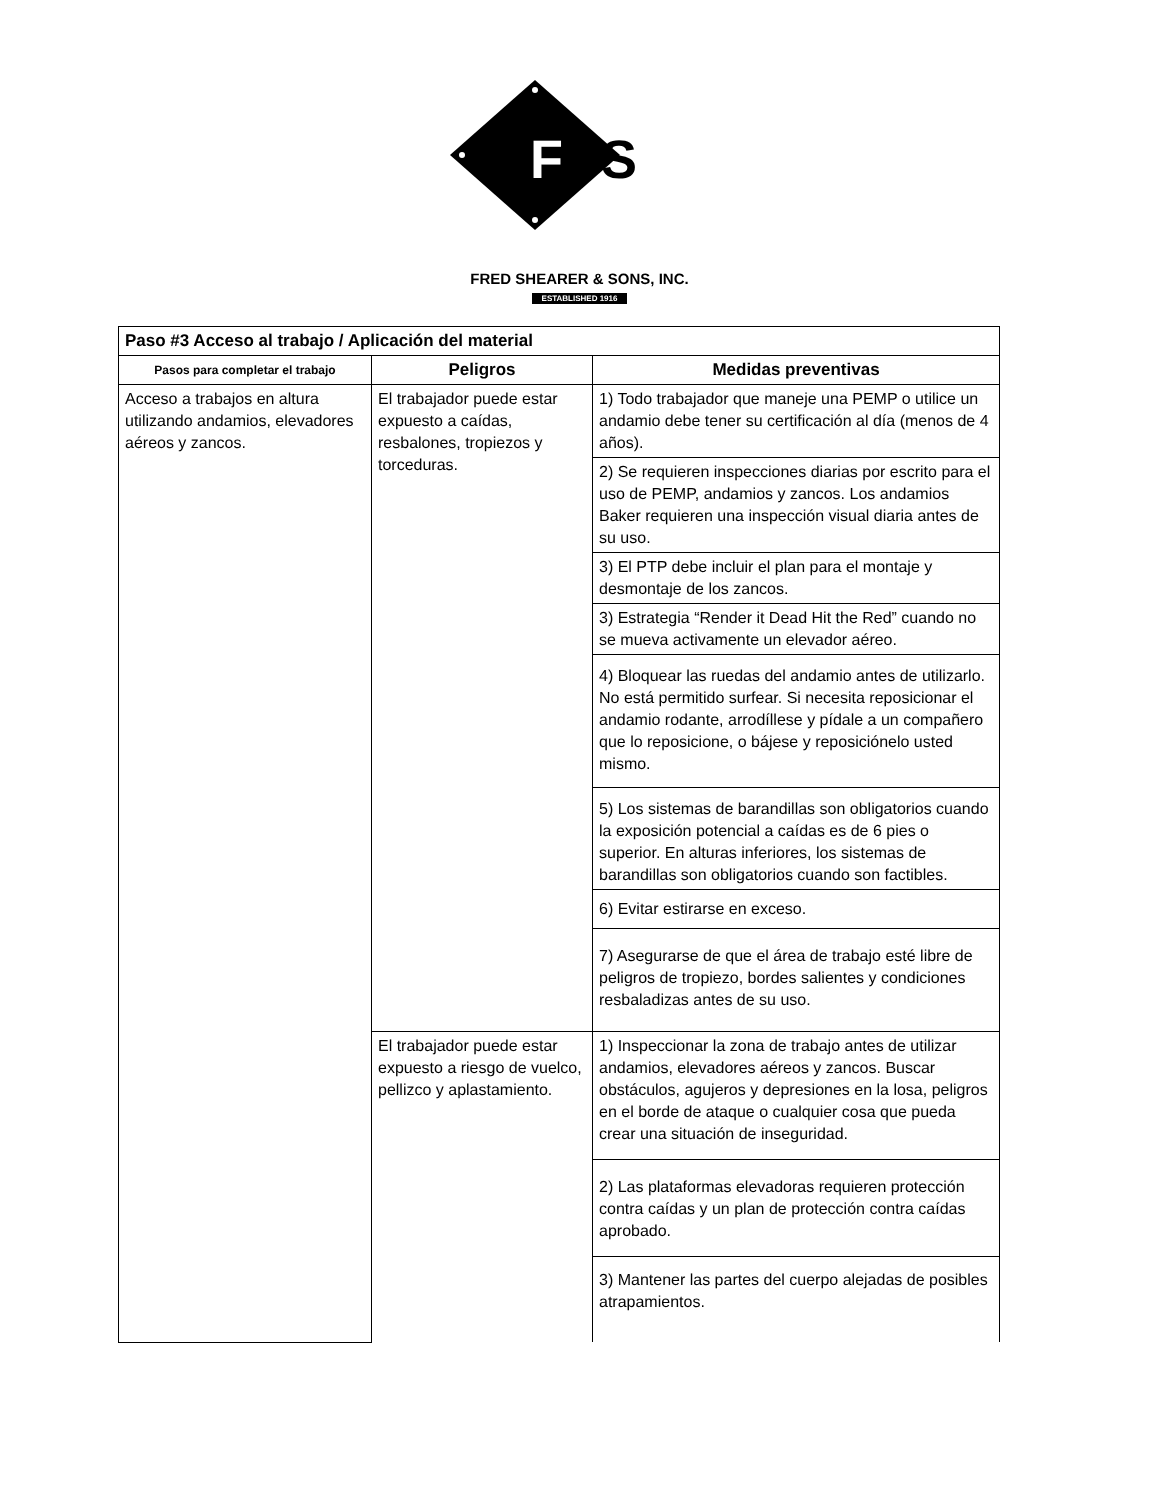F
SS
FRED SHEARER & SONS, INC.
ESTABLISHED 1916
| Paso #3 Acceso al trabajo / Aplicación del material | | |
| --- | --- | --- |
| Pasos para completar el trabajo | Peligros | Medidas preventivas |
| Acceso a trabajos en altura utilizando andamios, elevadores aéreos y zancos. | El trabajador puede estar expuesto a caídas, resbalones, tropiezos y torceduras. | 1) Todo trabajador que maneje una PEMP o utilice un andamio debe tener su certificación al día (menos de 4 años). |
| | | 2) Se requieren inspecciones diarias por escrito para el uso de PEMP, andamios y zancos. Los andamios Baker requieren una inspección visual diaria antes de su uso. |
| | | 3) El PTP debe incluir el plan para el montaje y desmontaje de los zancos. |
| | | 3) Estrategia “Render it Dead Hit the Red” cuando no se mueva activamente un elevador aéreo. |
| | | 4) Bloquear las ruedas del andamio antes de utilizarlo. No está permitido surfear. Si necesita reposicionar el andamio rodante, arrodíllese y pídale a un compañero que lo reposicione, o bájese y reposiciónelo usted mismo. |
| | | 5) Los sistemas de barandillas son obligatorios cuando la exposición potencial a caídas es de 6 pies o superior. En alturas inferiores, los sistemas de barandillas son obligatorios cuando son factibles. |
| | | 6) Evitar estirarse en exceso. |
| | | 7) Asegurarse de que el área de trabajo esté libre de peligros de tropiezo, bordes salientes y condiciones resbaladizas antes de su uso. |
| | El trabajador puede estar expuesto a riesgo de vuelco, pellizco y aplastamiento. | 1) Inspeccionar la zona de trabajo antes de utilizar andamios, elevadores aéreos y zancos. Buscar obstáculos, agujeros y depresiones en la losa, peligros en el borde de ataque o cualquier cosa que pueda crear una situación de inseguridad. |
| | | 2) Las plataformas elevadoras requieren protección contra caídas y un plan de protección contra caídas aprobado. |
| | | 3) Mantener las partes del cuerpo alejadas de posibles atrapamientos. |